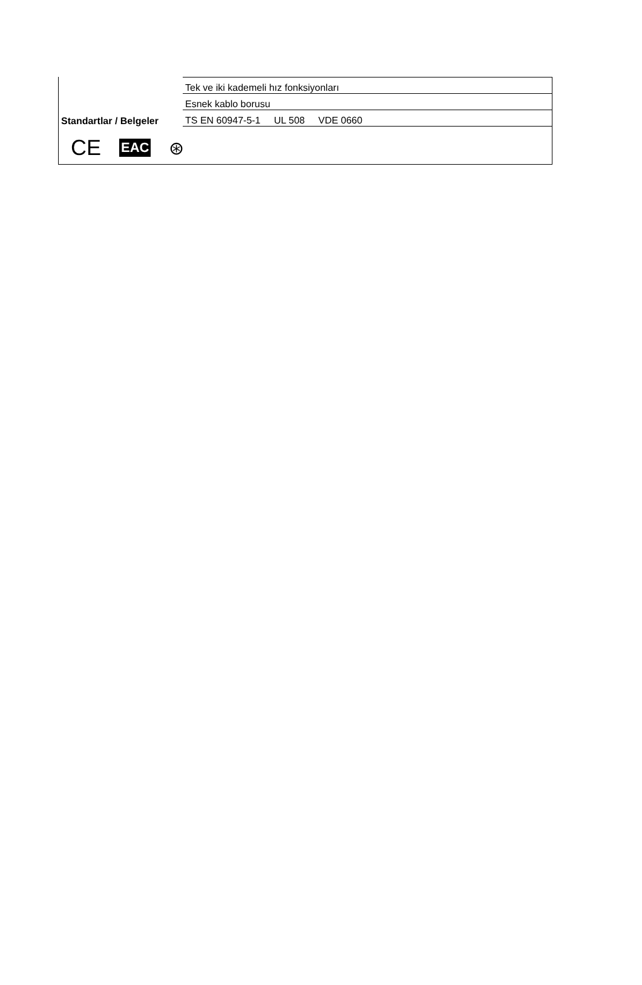| | Tek ve iki kademeli hız fonksiyonları |
| | Esnek kablo borusu |
| Standartlar / Belgeler | TS EN 60947-5-1 UL 508 VDE 0660 |
CE EAC ⊛